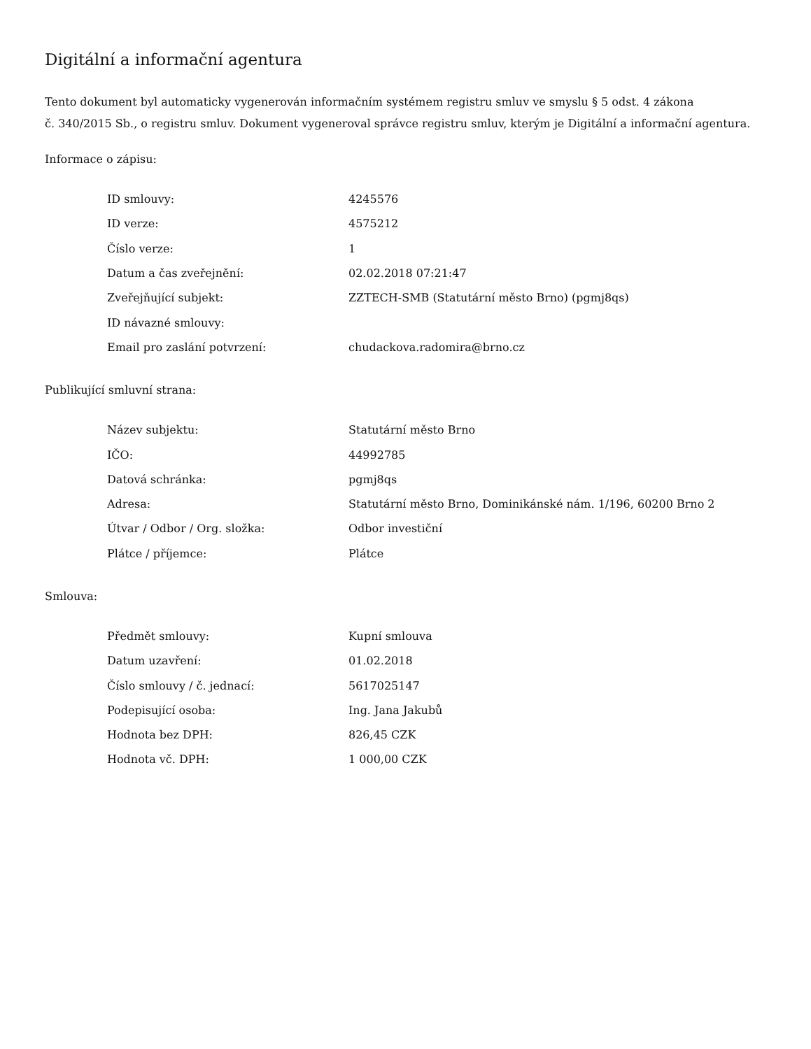Digitální a informační agentura
Tento dokument byl automaticky vygenerován informačním systémem registru smluv ve smyslu § 5 odst. 4 zákona
č. 340/2015 Sb., o registru smluv. Dokument vygeneroval správce registru smluv, kterým je Digitální a informační agentura.
Informace o zápisu:
| ID smlouvy: | 4245576 |
| ID verze: | 4575212 |
| Číslo verze: | 1 |
| Datum a čas zveřejnění: | 02.02.2018 07:21:47 |
| Zveřejňující subjekt: | ZZTECH-SMB (Statutární město Brno) (pgmj8qs) |
| ID návazné smlouvy: | |
| Email pro zaslání potvrzení: | chudackova.radomira@brno.cz |
Publikující smluvní strana:
| Název subjektu: | Statutární město Brno |
| IČO: | 44992785 |
| Datová schránka: | pgmj8qs |
| Adresa: | Statutární město Brno, Dominikánské nám. 1/196, 60200 Brno 2 |
| Útvar / Odbor / Org. složka: | Odbor investiční |
| Plátce / příjemce: | Plátce |
Smlouva:
| Předmět smlouvy: | Kupní smlouva |
| Datum uzavření: | 01.02.2018 |
| Číslo smlouvy / č. jednací: | 5617025147 |
| Podepisující osoba: | Ing. Jana Jakubů |
| Hodnota bez DPH: | 826,45 CZK |
| Hodnota vč. DPH: | 1 000,00 CZK |